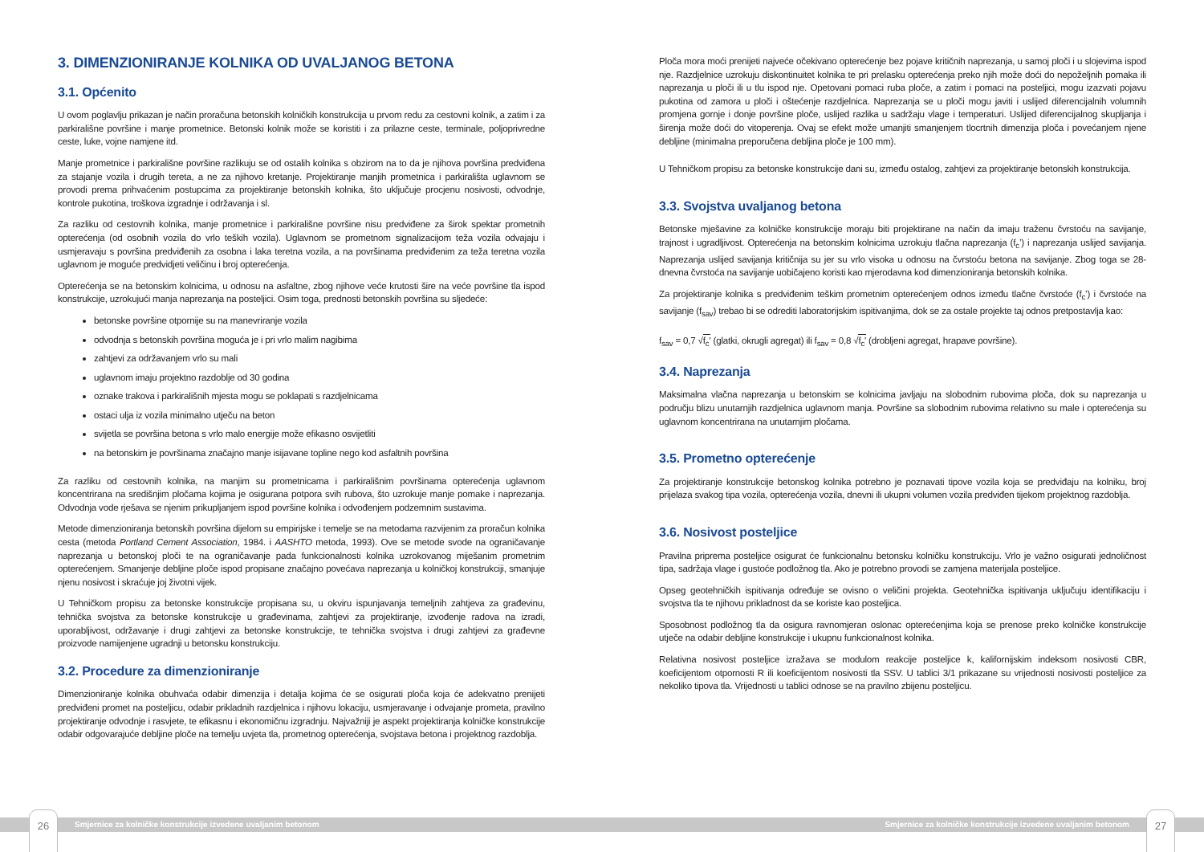3. DIMENZIONIRANJE KOLNIKA OD UVALJANOG BETONA
3.1. Općenito
U ovom poglavlju prikazan je način proračuna betonskih kolničkih konstrukcija u prvom redu za cestovni kolnik, a zatim i za parkirališne površine i manje prometnice. Betonski kolnik može se koristiti i za prilazne ceste, terminale, poljoprivredne ceste, luke, vojne namjene itd.
Manje prometnice i parkirališne površine razlikuju se od ostalih kolnika s obzirom na to da je njihova površina predviđena za stajanje vozila i drugih tereta, a ne za njihovo kretanje. Projektiranje manjih prometnica i parkirališta uglavnom se provodi prema prihvaćenim postupcima za projektiranje betonskih kolnika, što uključuje procjenu nosivosti, odvodnje, kontrole pukotina, troškova izgradnje i održavanja i sl.
Za razliku od cestovnih kolnika, manje prometnice i parkirališne površine nisu predviđene za širok spektar prometnih opterećenja (od osobnih vozila do vrlo teških vozila). Uglavnom se prometnom signalizacijom teža vozila odvajaju i usmjeravaju s površina predviđenih za osobna i laka teretna vozila, a na površinama predviđenim za teža teretna vozila uglavnom je moguće predvidjeti veličinu i broj opterećenja.
Opterećenja se na betonskim kolnicima, u odnosu na asfaltne, zbog njihove veće krutosti šire na veće površine tla ispod konstrukcije, uzrokujući manja naprezanja na posteljici. Osim toga, prednosti betonskih površina su sljedeće:
betonske površine otpornije su na manevriranje vozila
odvodnja s betonskih površina moguća je i pri vrlo malim nagibima
zahtjevi za održavanjem vrlo su mali
uglavnom imaju projektno razdoblje od 30 godina
oznake trakova i parkirališnih mjesta mogu se poklapati s razdjelnicama
ostaci ulja iz vozila minimalno utječu na beton
svijetla se površina betona s vrlo malo energije može efikasno osvijetliti
na betonskim je površinama značajno manje isijavane topline nego kod asfaltnih površina
Za razliku od cestovnih kolnika, na manjim su prometnicama i parkirališnim površinama opterećenja uglavnom koncentrirana na središnjim pločama kojima je osigurana potpora svih rubova, što uzrokuje manje pomake i naprezanja. Odvodnja vode rješava se njenim prikupljanjem ispod površine kolnika i odvođenjem podzemnim sustavima.
Metode dimenzioniranja betonskih površina dijelom su empirijske i temelje se na metodama razvijenim za proračun kolnika cesta (metoda Portland Cement Association, 1984. i AASHTO metoda, 1993). Ove se metode svode na ograničavanje naprezanja u betonskoj ploči te na ograničavanje pada funkcionalnosti kolnika uzrokovanog miješanim prometnim opterećenjem. Smanjenje debljine ploče ispod propisane značajno povećava naprezanja u kolničkoj konstrukciji, smanjuje njenu nosivost i skraćuje joj životni vijek.
U Tehničkom propisu za betonske konstrukcije propisana su, u okviru ispunjavanja temeljnih zahtjeva za građevinu, tehnička svojstva za betonske konstrukcije u građevinama, zahtjevi za projektiranje, izvođenje radova na izradi, uporabljivost, održavanje i drugi zahtjevi za betonske konstrukcije, te tehnička svojstva i drugi zahtjevi za građevne proizvode namijenjene ugradnji u betonsku konstrukciju.
3.2. Procedure za dimenzioniranje
Dimenzioniranje kolnika obuhvaća odabir dimenzija i detalja kojima će se osigurati ploča koja će adekvatno prenijeti predviđeni promet na posteljicu, odabir prikladnih razdjelnica i njihovu lokaciju, usmjeravanje i odvajanje prometa, pravilno projektiranje odvodnje i rasvjete, te efikasnu i ekonomičnu izgradnju. Najvažniji je aspekt projektiranja kolničke konstrukcije odabir odgovarajuće debljine ploče na temelju uvjeta tla, prometnog opterećenja, svojstava betona i projektnog razdoblja.
Ploča mora moći prenijeti najveće očekivano opterećenje bez pojave kritičnih naprezanja, u samoj ploči i u slojevima ispod nje. Razdjelnice uzrokuju diskontinuitet kolnika te pri prelasku opterećenja preko njih može doći do nepoželjnih pomaka ili naprezanja u ploči ili u tlu ispod nje. Opetovani pomaci ruba ploče, a zatim i pomaci na posteljici, mogu izazvati pojavu pukotina od zamora u ploči i oštećenje razdjelnica. Naprezanja se u ploči mogu javiti i uslijed diferencijalnih volumnih promjena gornje i donje površine ploče, uslijed razlika u sadržaju vlage i temperaturi. Uslijed diferencijalnog skupljanja i širenja može doći do vitoperenja. Ovaj se efekt može umanjiti smanjenjem tlocrtnih dimenzija ploča i povećanjem njene debljine (minimalna preporučena debljina ploče je 100 mm).
U Tehničkom propisu za betonske konstrukcije dani su, između ostalog, zahtjevi za projektiranje betonskih konstrukcija.
3.3. Svojstva uvaljanog betona
Betonske mješavine za kolničke konstrukcije moraju biti projektirane na način da imaju traženu čvrstoću na savijanje, trajnost i ugradljivost. Opterećenja na betonskim kolnicima uzrokuju tlačna naprezanja (f<sub>c</sub>’) i naprezanja uslijed savijanja. Naprezanja uslijed savijanja kritičnija su jer su vrlo visoka u odnosu na čvrstoću betona na savijanje. Zbog toga se 28-dnevna čvrstoća na savijanje uobičajeno koristi kao mjerodavna kod dimenzioniranja betonskih kolnika.
Za projektiranje kolnika s predviđenim teškim prometnim opterećenjem odnos između tlačne čvrstoće (f<sub>c</sub>’) i čvrstoće na savijanje (f<sub>sav</sub>) trebao bi se odrediti laboratorijskim ispitivanjima, dok se za ostale projekte taj odnos pretpostavlja kao:
f<sub>sav</sub> = 0,7 √f<sub>c</sub>' (glatki, okrugli agregat) ili f<sub>sav</sub> = 0,8 √f<sub>c</sub>' (drobljeni agregat, hrapave površine).
3.4. Naprezanja
Maksimalna vlačna naprezanja u betonskim se kolnicima javljaju na slobodnim rubovima ploča, dok su naprezanja u području blizu unutarnjih razdjelnica uglavnom manja. Površine sa slobodnim rubovima relativno su male i opterećenja su uglavnom koncentrirana na unutarnjim pločama.
3.5. Prometno opterećenje
Za projektiranje konstrukcije betonskog kolnika potrebno je poznavati tipove vozila koja se predviđaju na kolniku, broj prijelaza svakog tipa vozila, opterećenja vozila, dnevni ili ukupni volumen vozila predviđen tijekom projektnog razdoblja.
3.6. Nosivost posteljice
Pravilna priprema posteljice osigurat će funkcionalnu betonsku kolničku konstrukciju. Vrlo je važno osigurati jednoličnost tipa, sadržaja vlage i gustoće podložnog tla. Ako je potrebno provodi se zamjena materijala posteljice.
Opseg geotehničkih ispitivanja određuje se ovisno o veličini projekta. Geotehnička ispitivanja uključuju identifikaciju i svojstva tla te njihovu prikladnost da se koriste kao posteljica.
Sposobnost podložnog tla da osigura ravnomjeran oslonac opterećenjima koja se prenose preko kolničke konstrukcije utječe na odabir debljine konstrukcije i ukupnu funkcionalnost kolnika.
Relativna nosivost posteljice izražava se modulom reakcije posteljice k, kalifornijskim indeksom nosivosti CBR, koeficijentom otpornosti R ili koeficijentom nosivosti tla SSV. U tablici 3/1 prikazane su vrijednosti nosivosti posteljice za nekoliko tipova tla. Vrijednosti u tablici odnose se na pravilno zbijenu posteljicu.
Smjernice za kolničke konstrukcije izvedene uvaljanim betonom Smjernice za kolničke konstrukcije izvedene uvaljanim betonom
26 27